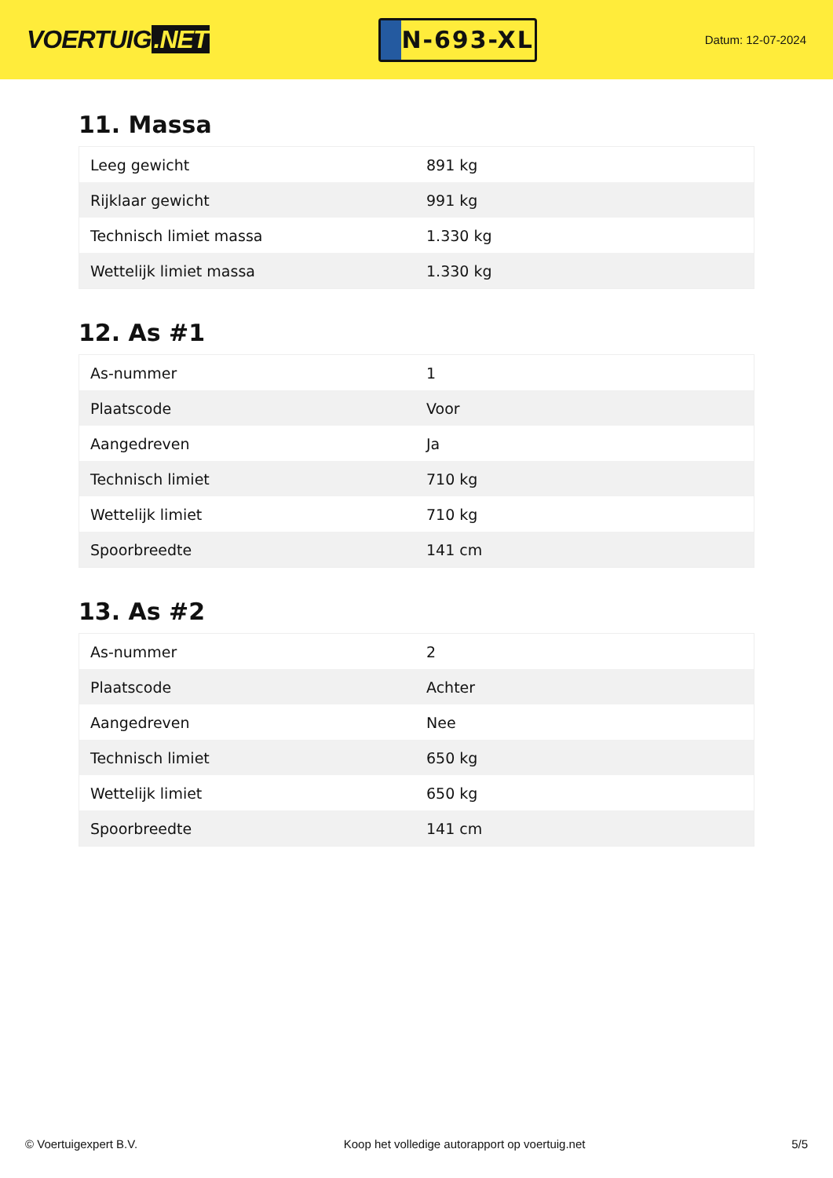VOERTUIG.NET
N-693-XL
Datum: 12-07-2024
11. Massa
| Leeg gewicht | 891 kg |
| Rijklaar gewicht | 991 kg |
| Technisch limiet massa | 1.330 kg |
| Wettelijk limiet massa | 1.330 kg |
12. As #1
| As-nummer | 1 |
| Plaatscode | Voor |
| Aangedreven | Ja |
| Technisch limiet | 710 kg |
| Wettelijk limiet | 710 kg |
| Spoorbreedte | 141 cm |
13. As #2
| As-nummer | 2 |
| Plaatscode | Achter |
| Aangedreven | Nee |
| Technisch limiet | 650 kg |
| Wettelijk limiet | 650 kg |
| Spoorbreedte | 141 cm |
© Voertuigexpert B.V. Koop het volledige autorapport op voertuig.net 5/5